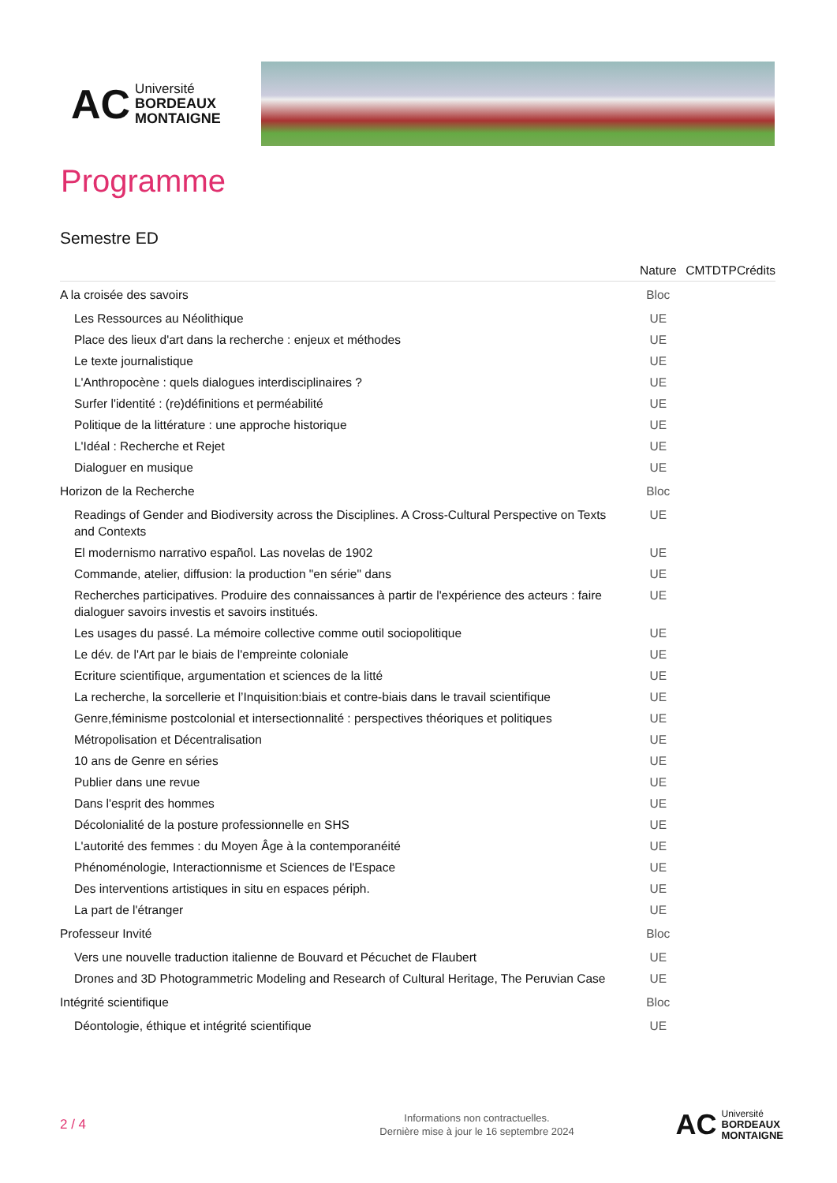AC
Université
BORDEAUX
MONTAIGNE
Programme
Semestre ED
| | Nature | CM | TD | TP | Crédits |
| --- | --- | --- | --- | --- | --- |
| A la croisée des savoirs | Bloc | | | | |
| Les Ressources au Néolithique | UE | | | | |
| Place des lieux d'art dans la recherche : enjeux et méthodes | UE | | | | |
| Le texte journalistique | UE | | | | |
| L'Anthropocène : quels dialogues interdisciplinaires ? | UE | | | | |
| Surfer l'identité : (re)définitions et perméabilité | UE | | | | |
| Politique de la littérature : une approche historique | UE | | | | |
| L'Idéal : Recherche et Rejet | UE | | | | |
| Dialoguer en musique | UE | | | | |
| Horizon de la Recherche | Bloc | | | | |
| Readings of Gender and Biodiversity across the Disciplines. A Cross-Cultural Perspective on Texts and Contexts | UE | | | | |
| El modernismo narrativo español. Las novelas de 1902 | UE | | | | |
| Commande, atelier, diffusion: la production "en série" dans | UE | | | | |
| Recherches participatives. Produire des connaissances à partir de l'expérience des acteurs : faire dialoguer savoirs investis et savoirs institués. | UE | | | | |
| Les usages du passé. La mémoire collective comme outil sociopolitique | UE | | | | |
| Le dév. de l'Art par le biais de l'empreinte coloniale | UE | | | | |
| Ecriture scientifique, argumentation et sciences de la litté | UE | | | | |
| La recherche, la sorcellerie et l’Inquisition:biais et contre-biais dans le travail scientifique | UE | | | | |
| Genre,féminisme postcolonial et intersectionnalité : perspectives théoriques et politiques | UE | | | | |
| Métropolisation et Décentralisation | UE | | | | |
| 10 ans de Genre en séries | UE | | | | |
| Publier dans une revue | UE | | | | |
| Dans l'esprit des hommes | UE | | | | |
| Décolonialité de la posture professionnelle en SHS | UE | | | | |
| L'autorité des femmes : du Moyen Âge à la contemporanéité | UE | | | | |
| Phénoménologie, Interactionnisme et Sciences de l'Espace | UE | | | | |
| Des interventions artistiques in situ en espaces périph. | UE | | | | |
| La part de l'étranger | UE | | | | |
| Professeur Invité | Bloc | | | | |
| Vers une nouvelle traduction italienne de Bouvard et Pécuchet de Flaubert | UE | | | | |
| Drones and 3D Photogrammetric Modeling and Research of Cultural Heritage, The Peruvian Case | UE | | | | |
| Intégrité scientifique | Bloc | | | | |
| Déontologie, éthique et intégrité scientifique | UE | | | | |
2 / 4
Informations non contractuelles.
Dernière mise à jour le 16 septembre 2024
AC
Université
BORDEAUX
MONTAIGNE